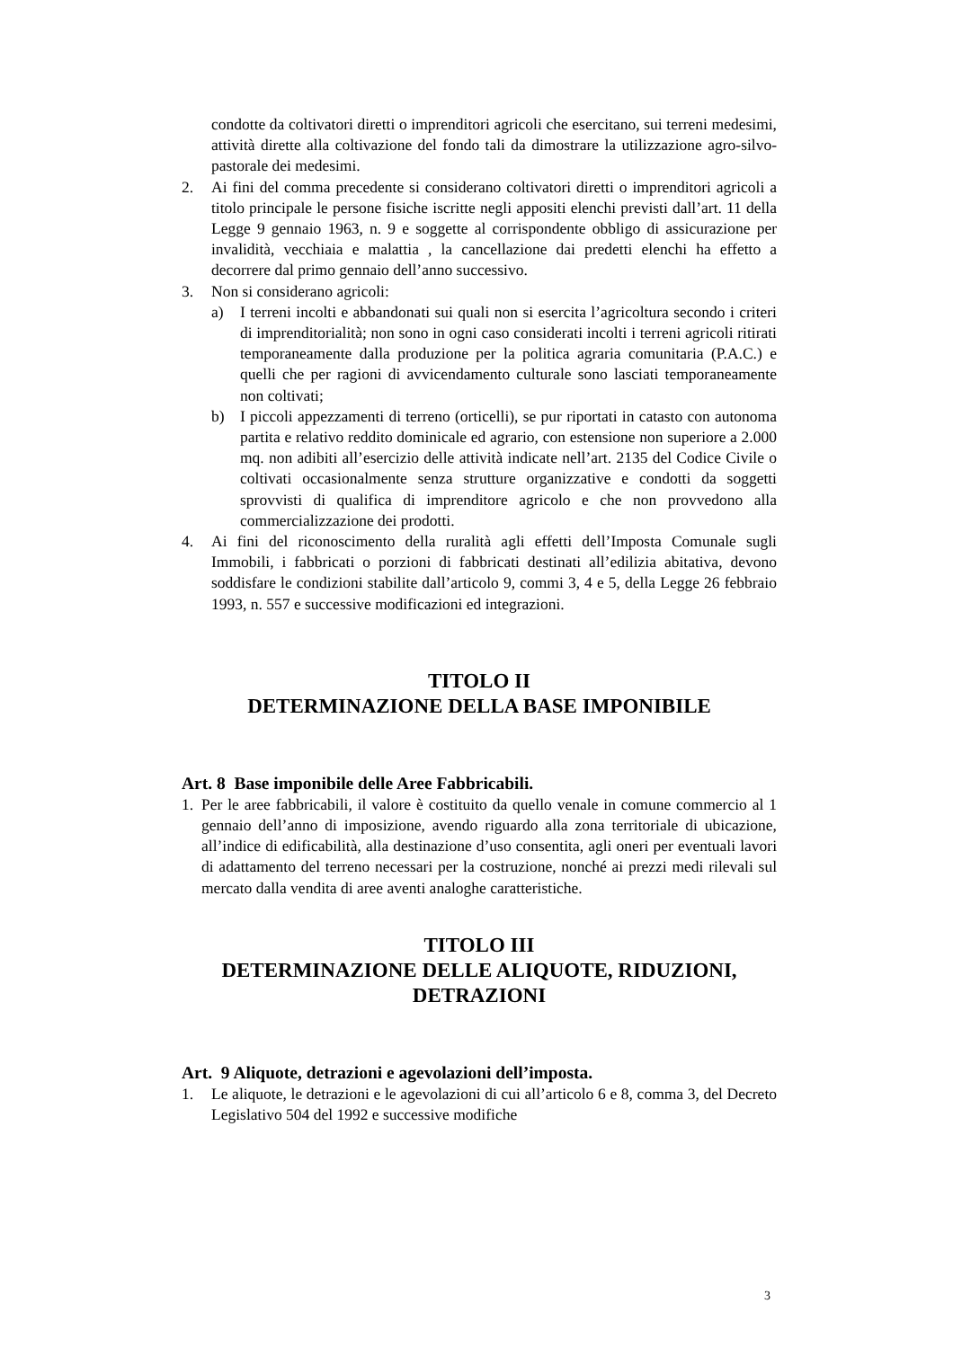condotte da coltivatori diretti o imprenditori agricoli che esercitano, sui terreni medesimi, attività dirette alla coltivazione del fondo tali da dimostrare la utilizzazione agro-silvo-pastorale dei medesimi.
2. Ai fini del comma precedente si considerano coltivatori diretti o imprenditori agricoli a titolo principale le persone fisiche iscritte negli appositi elenchi previsti dall’art. 11 della Legge 9 gennaio 1963, n. 9 e soggette al corrispondente obbligo di assicurazione per invalidità, vecchiaia e malattia , la cancellazione dai predetti elenchi ha effetto a decorrere dal primo gennaio dell’anno successivo.
3. Non si considerano agricoli:
a) I terreni incolti e abbandonati sui quali non si esercita l’agricoltura secondo i criteri di imprenditorialità; non sono in ogni caso considerati incolti i terreni agricoli ritirati temporaneamente dalla produzione per la politica agraria comunitaria (P.A.C.) e quelli che per ragioni di avvicendamento culturale sono lasciati temporaneamente non coltivati;
b) I piccoli appezzamenti di terreno (orticelli), se pur riportati in catasto con autonoma partita e relativo reddito dominicale ed agrario, con estensione non superiore a 2.000 mq. non adibiti all’esercizio delle attività indicate nell’art. 2135 del Codice Civile o coltivati occasionalmente senza strutture organizzative e condotti da soggetti sprovvisti di qualifica di imprenditore agricolo e che non provvedono alla commercializzazione dei prodotti.
4. Ai fini del riconoscimento della ruralità agli effetti dell’Imposta Comunale sugli Immobili, i fabbricati o porzioni di fabbricati destinati all’edilizia abitativa, devono soddisfare le condizioni stabilite dall’articolo 9, commi 3, 4 e 5, della Legge 26 febbraio 1993, n. 557 e successive modificazioni ed integrazioni.
TITOLO II
DETERMINAZIONE DELLA BASE IMPONIBILE
Art. 8 Base imponibile delle Aree Fabbricabili.
1. Per le aree fabbricabili, il valore è costituito da quello venale in comune commercio al 1 gennaio dell’anno di imposizione, avendo riguardo alla zona territoriale di ubicazione, all’indice di edificabilità, alla destinazione d’uso consentita, agli oneri per eventuali lavori di adattamento del terreno necessari per la costruzione, nonché ai prezzi medi rilevali sul mercato dalla vendita di aree aventi analoghe caratteristiche.
TITOLO III
DETERMINAZIONE DELLE ALIQUOTE, RIDUZIONI, DETRAZIONI
Art. 9 Aliquote, detrazioni e agevolazioni dell’imposta.
1. Le aliquote, le detrazioni e le agevolazioni di cui all’articolo 6 e 8, comma 3, del Decreto Legislativo 504 del 1992 e successive modifiche
3